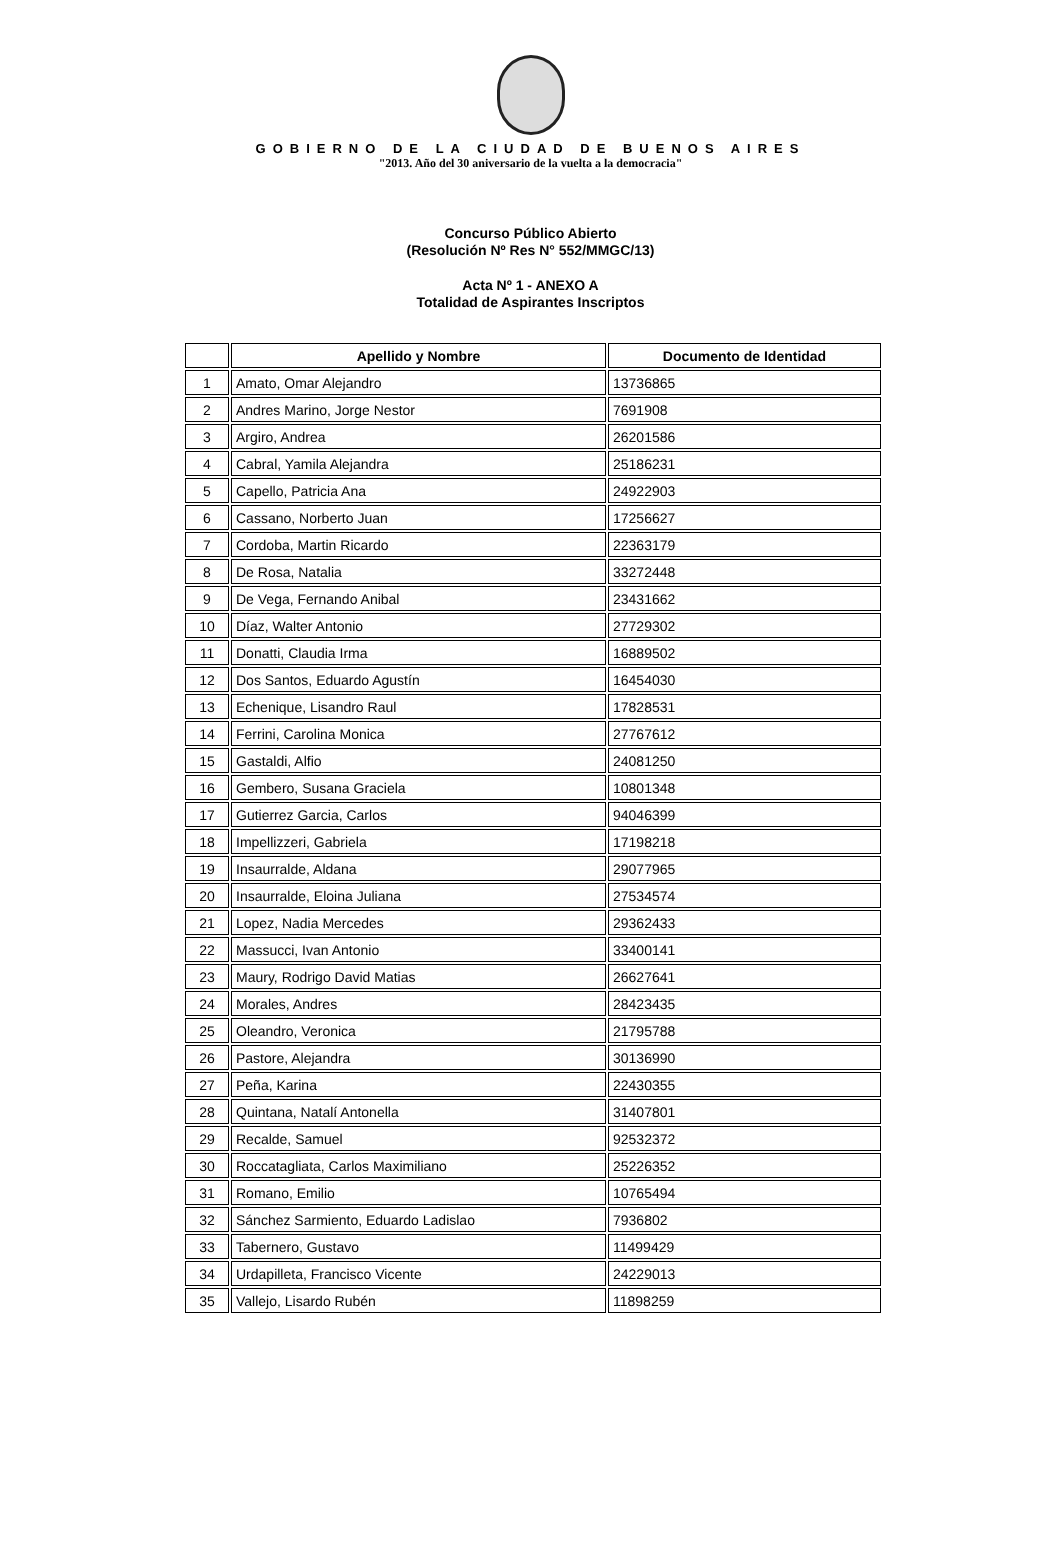GOBIERNO DE LA CIUDAD DE BUENOS AIRES
"2013. Año del 30 aniversario de la vuelta a la democracia"
Concurso Público Abierto
(Resolución Nº Res N° 552/MMGC/13)
Acta Nº 1 - ANEXO A
Totalidad de Aspirantes Inscriptos
| | Apellido y Nombre | Documento de Identidad |
| --- | --- | --- |
| 1 | Amato, Omar Alejandro | 13736865 |
| 2 | Andres Marino, Jorge Nestor | 7691908 |
| 3 | Argiro, Andrea | 26201586 |
| 4 | Cabral, Yamila Alejandra | 25186231 |
| 5 | Capello, Patricia Ana | 24922903 |
| 6 | Cassano, Norberto Juan | 17256627 |
| 7 | Cordoba, Martin Ricardo | 22363179 |
| 8 | De Rosa, Natalia | 33272448 |
| 9 | De Vega, Fernando Anibal | 23431662 |
| 10 | Díaz, Walter Antonio | 27729302 |
| 11 | Donatti, Claudia Irma | 16889502 |
| 12 | Dos Santos, Eduardo Agustín | 16454030 |
| 13 | Echenique, Lisandro Raul | 17828531 |
| 14 | Ferrini, Carolina Monica | 27767612 |
| 15 | Gastaldi, Alfio | 24081250 |
| 16 | Gembero, Susana Graciela | 10801348 |
| 17 | Gutierrez Garcia, Carlos | 94046399 |
| 18 | Impellizzeri, Gabriela | 17198218 |
| 19 | Insaurralde, Aldana | 29077965 |
| 20 | Insaurralde, Eloina Juliana | 27534574 |
| 21 | Lopez, Nadia Mercedes | 29362433 |
| 22 | Massucci, Ivan Antonio | 33400141 |
| 23 | Maury, Rodrigo David Matias | 26627641 |
| 24 | Morales, Andres | 28423435 |
| 25 | Oleandro, Veronica | 21795788 |
| 26 | Pastore, Alejandra | 30136990 |
| 27 | Peña, Karina | 22430355 |
| 28 | Quintana, Natalí Antonella | 31407801 |
| 29 | Recalde, Samuel | 92532372 |
| 30 | Roccatagliata, Carlos Maximiliano | 25226352 |
| 31 | Romano, Emilio | 10765494 |
| 32 | Sánchez Sarmiento, Eduardo Ladislao | 7936802 |
| 33 | Tabernero, Gustavo | 11499429 |
| 34 | Urdapilleta, Francisco Vicente | 24229013 |
| 35 | Vallejo, Lisardo Rubén | 11898259 |